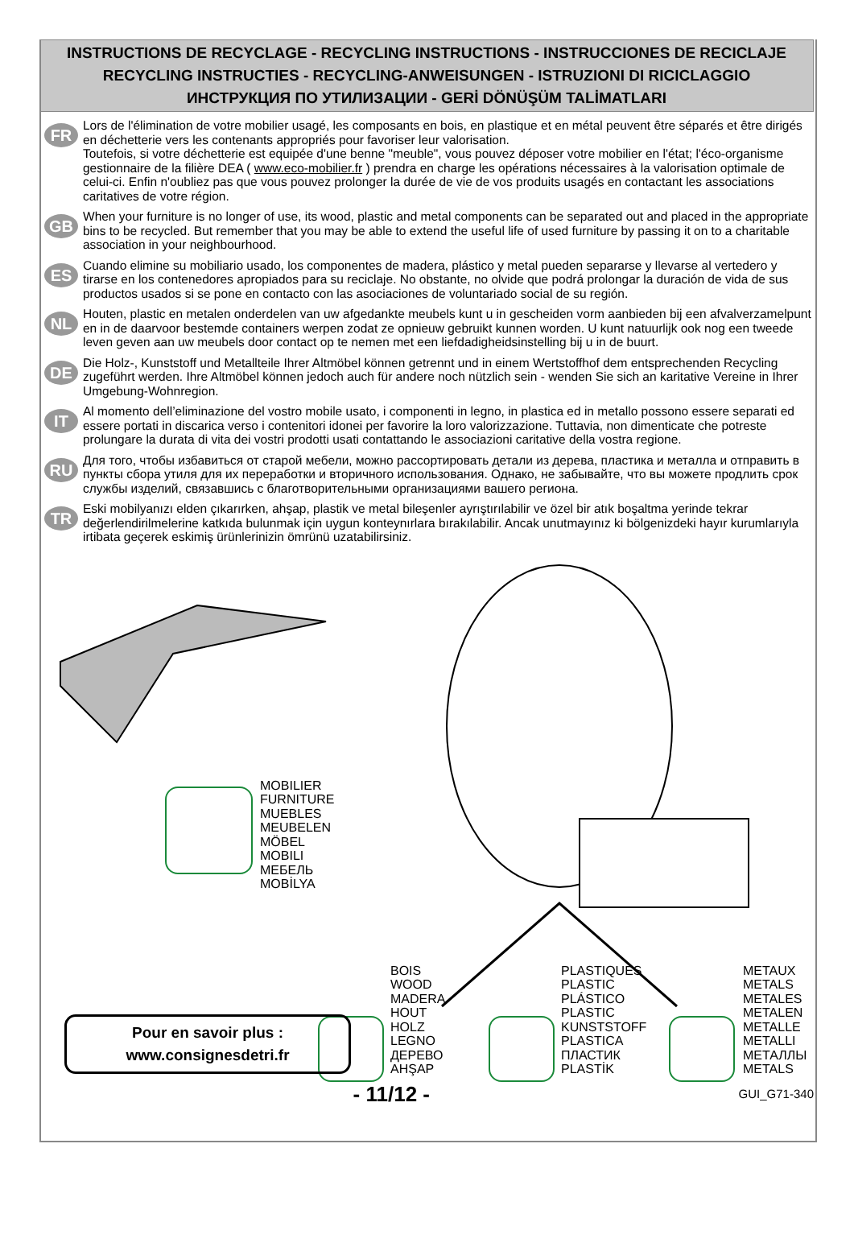INSTRUCTIONS DE RECYCLAGE - RECYCLING INSTRUCTIONS - INSTRUCCIONES DE RECICLAJE
RECYCLING INSTRUCTIES - RECYCLING-ANWEISUNGEN - ISTRUZIONI DI RICICLAGGIO
ИНСТРУКЦИЯ ПО УТИЛИЗАЦИИ - GERİ DÖNÜŞÜM TALİMATLARI
FR
Lors de l'élimination de votre mobilier usagé, les composants en bois, en plastique et en métal peuvent être séparés et être dirigés en déchetterie vers les contenants appropriés pour favoriser leur valorisation.
Toutefois, si votre déchetterie est equipée d'une benne "meuble", vous pouvez déposer votre mobilier en l'état; l'éco-organisme gestionnaire de la filière DEA ( www.eco-mobilier.fr ) prendra en charge les opérations nécessaires à la valorisation optimale de celui-ci. Enfin n'oubliez pas que vous pouvez prolonger la durée de vie de vos produits usagés en contactant les associations caritatives de votre région.
GB
When your furniture is no longer of use, its wood, plastic and metal components can be separated out and placed in the appropriate bins to be recycled. But remember that you may be able to extend the useful life of used furniture by passing it on to a charitable association in your neighbourhood.
ES
Cuando elimine su mobiliario usado, los componentes de madera, plástico y metal pueden separarse y llevarse al vertedero y tirarse en los contenedores apropiados para su reciclaje. No obstante, no olvide que podrá prolongar la duración de vida de sus productos usados si se pone en contacto con las asociaciones de voluntariado social de su región.
NL
Houten, plastic en metalen onderdelen van uw afgedankte meubels kunt u in gescheiden vorm aanbieden bij een afvalverzamelpunt en in de daarvoor bestemde containers werpen zodat ze opnieuw gebruikt kunnen worden. U kunt natuurlijk ook nog een tweede leven geven aan uw meubels door contact op te nemen met een liefdadigheidsinstelling bij u in de buurt.
DE
Die Holz-, Kunststoff und Metallteile Ihrer Altmöbel können getrennt und in einem Wertstoffhof dem entsprechenden Recycling zugeführt werden. Ihre Altmöbel können jedoch auch für andere noch nützlich sein - wenden Sie sich an karitative Vereine in Ihrer Umgebung-Wohnregion.
IT
Al momento dell’eliminazione del vostro mobile usato, i componenti in legno, in plastica ed in metallo possono essere separati ed essere portati in discarica verso i contenitori idonei per favorire la loro valorizzazione. Tuttavia, non dimenticate che potreste prolungare la durata di vita dei vostri prodotti usati contattando le associazioni caritative della vostra regione.
RU
Для того, чтобы избавиться от старой мебели, можно рассортировать детали из дерева, пластика и металла и отправить в пункты сбора утиля для их переработки и вторичного использования. Однако, не забывайте, что вы можете продлить срок службы изделий, связавшись с благотворительными организациями вашего региона.
TR
Eski mobilyanızı elden çıkarırken, ahşap, plastik ve metal bileşenler ayrıştırılabilir ve özel bir atık boşaltma yerinde tekrar değerlendirilmelerine katkıda bulunmak için uygun konteynırlara bırakılabilir. Ancak unutmayınız ki bölgenizdeki hayır kurumlarıyla irtibata geçerek eskimiş ürünlerinizin ömrünü uzatabilirsiniz.
MOBILIER
FURNITURE
MUEBLES
MEUBELEN
MÖBEL
MOBILI
МЕБЕЛЬ
MOBİLYA
BOIS
WOOD
MADERA
HOUT
HOLZ
LEGNO
ДЕРЕВО
AHŞAP
PLASTIQUES
PLASTIC
PLÁSTICO
PLASTIC
KUNSTSTOFF
PLASTICA
ПЛАСТИК
PLASTİK
METAUX
METALS
METALES
METALEN
METALLE
METALLI
МЕТАЛЛЫ
METALS
Pour en savoir plus :
www.consignesdetri.fr
- 11/12 - GUI_G71-340